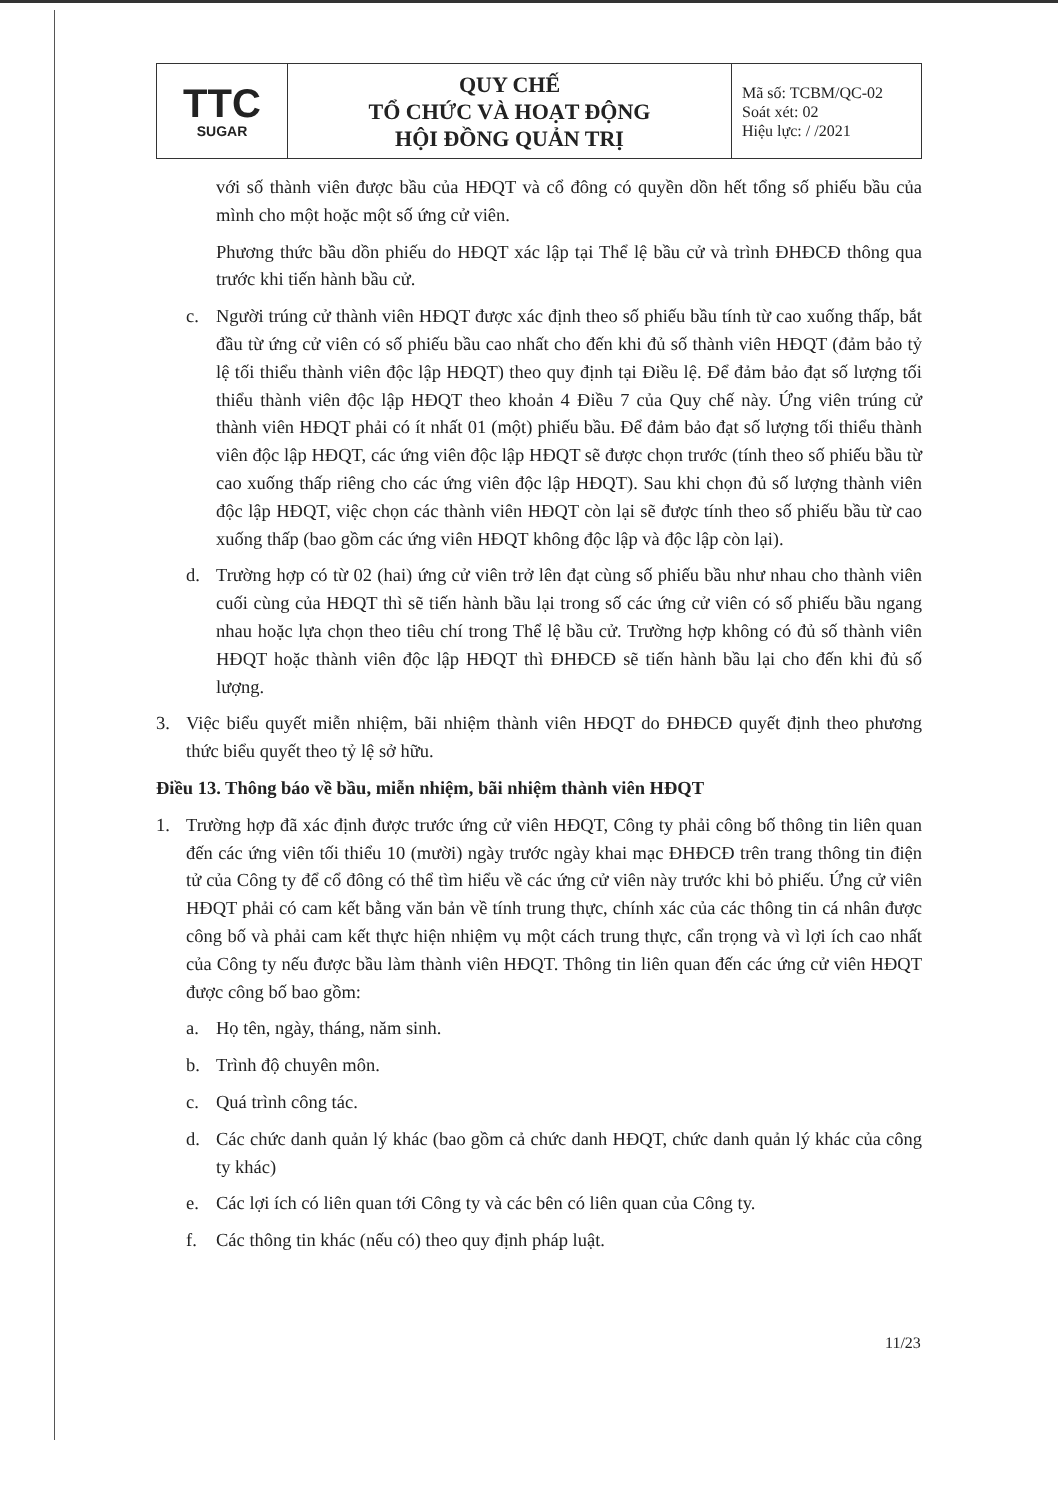| TTC SUGAR | QUY CHẾ TỔ CHỨC VÀ HOẠT ĐỘNG HỘI ĐỒNG QUẢN TRỊ | Mã số: TCBM/QC-02 Soát xét: 02 Hiệu lực: / /2021 |
với số thành viên được bầu của HĐQT và cổ đông có quyền dồn hết tổng số phiếu bầu của mình cho một hoặc một số ứng cử viên.
Phương thức bầu dồn phiếu do HĐQT xác lập tại Thể lệ bầu cử và trình ĐHĐCĐ thông qua trước khi tiến hành bầu cử.
c. Người trúng cử thành viên HĐQT được xác định theo số phiếu bầu tính từ cao xuống thấp, bắt đầu từ ứng cử viên có số phiếu bầu cao nhất cho đến khi đủ số thành viên HĐQT (đảm bảo tỷ lệ tối thiểu thành viên độc lập HĐQT) theo quy định tại Điều lệ. Để đảm bảo đạt số lượng tối thiểu thành viên độc lập HĐQT theo khoản 4 Điều 7 của Quy chế này. Ứng viên trúng cử thành viên HĐQT phải có ít nhất 01 (một) phiếu bầu. Để đảm bảo đạt số lượng tối thiểu thành viên độc lập HĐQT, các ứng viên độc lập HĐQT sẽ được chọn trước (tính theo số phiếu bầu từ cao xuống thấp riêng cho các ứng viên độc lập HĐQT). Sau khi chọn đủ số lượng thành viên độc lập HĐQT, việc chọn các thành viên HĐQT còn lại sẽ được tính theo số phiếu bầu từ cao xuống thấp (bao gồm các ứng viên HĐQT không độc lập và độc lập còn lại).
d. Trường hợp có từ 02 (hai) ứng cử viên trở lên đạt cùng số phiếu bầu như nhau cho thành viên cuối cùng của HĐQT thì sẽ tiến hành bầu lại trong số các ứng cử viên có số phiếu bầu ngang nhau hoặc lựa chọn theo tiêu chí trong Thể lệ bầu cử. Trường hợp không có đủ số thành viên HĐQT hoặc thành viên độc lập HĐQT thì ĐHĐCĐ sẽ tiến hành bầu lại cho đến khi đủ số lượng.
3. Việc biểu quyết miễn nhiệm, bãi nhiệm thành viên HĐQT do ĐHĐCĐ quyết định theo phương thức biểu quyết theo tỷ lệ sở hữu.
Điều 13. Thông báo về bầu, miễn nhiệm, bãi nhiệm thành viên HĐQT
1. Trường hợp đã xác định được trước ứng cử viên HĐQT, Công ty phải công bố thông tin liên quan đến các ứng viên tối thiểu 10 (mười) ngày trước ngày khai mạc ĐHĐCĐ trên trang thông tin điện tử của Công ty để cổ đông có thể tìm hiểu về các ứng cử viên này trước khi bỏ phiếu. Ứng cử viên HĐQT phải có cam kết bằng văn bản về tính trung thực, chính xác của các thông tin cá nhân được công bố và phải cam kết thực hiện nhiệm vụ một cách trung thực, cẩn trọng và vì lợi ích cao nhất của Công ty nếu được bầu làm thành viên HĐQT. Thông tin liên quan đến các ứng cử viên HĐQT được công bố bao gồm:
a. Họ tên, ngày, tháng, năm sinh.
b. Trình độ chuyên môn.
c. Quá trình công tác.
d. Các chức danh quản lý khác (bao gồm cả chức danh HĐQT, chức danh quản lý khác của công ty khác)
e. Các lợi ích có liên quan tới Công ty và các bên có liên quan của Công ty.
f. Các thông tin khác (nếu có) theo quy định pháp luật.
11/23